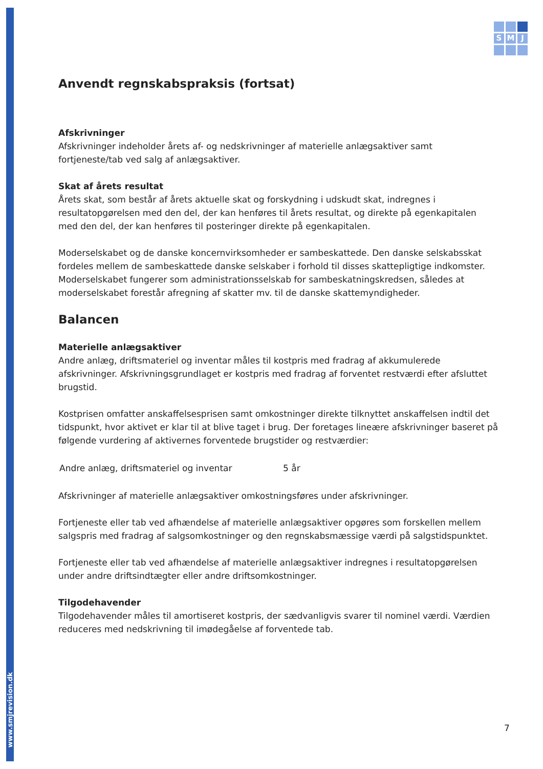www.smjrevision.dk
S
M
J
Anvendt regnskabspraksis (fortsat)
Afskrivninger
Afskrivninger indeholder årets af- og nedskrivninger af materielle anlægsaktiver samt fortjeneste/tab ved salg af anlægsaktiver.
Skat af årets resultat
Årets skat, som består af årets aktuelle skat og forskydning i udskudt skat, indregnes i resultatopgørelsen med den del, der kan henføres til årets resultat, og direkte på egenkapitalen med den del, der kan henføres til posteringer direkte på egenkapitalen.
Moderselskabet og de danske koncernvirksomheder er sambeskattede. Den danske selskabsskat fordeles mellem de sambeskattede danske selskaber i forhold til disses skattepligtige indkomster. Moderselskabet fungerer som administrationsselskab for sambeskatningskredsen, således at moderselskabet forestår afregning af skatter mv. til de danske skattemyndigheder.
Balancen
Materielle anlægsaktiver
Andre anlæg, driftsmateriel og inventar måles til kostpris med fradrag af akkumulerede afskrivninger. Afskrivningsgrundlaget er kostpris med fradrag af forventet restværdi efter afsluttet brugstid.
Kostprisen omfatter anskaffelsesprisen samt omkostninger direkte tilknyttet anskaffelsen indtil det tidspunkt, hvor aktivet er klar til at blive taget i brug. Der foretages lineære afskrivninger baseret på følgende vurdering af aktivernes forventede brugstider og restværdier:
| Andre anlæg, driftsmateriel og inventar | 5 år |
Afskrivninger af materielle anlægsaktiver omkostningsføres under afskrivninger.
Fortjeneste eller tab ved afhændelse af materielle anlægsaktiver opgøres som forskellen mellem salgspris med fradrag af salgsomkostninger og den regnskabsmæssige værdi på salgstidspunktet.
Fortjeneste eller tab ved afhændelse af materielle anlægsaktiver indregnes i resultatopgørelsen under andre driftsindtægter eller andre driftsomkostninger.
Tilgodehavender
Tilgodehavender måles til amortiseret kostpris, der sædvanligvis svarer til nominel værdi. Værdien reduceres med nedskrivning til imødegåelse af forventede tab.
7